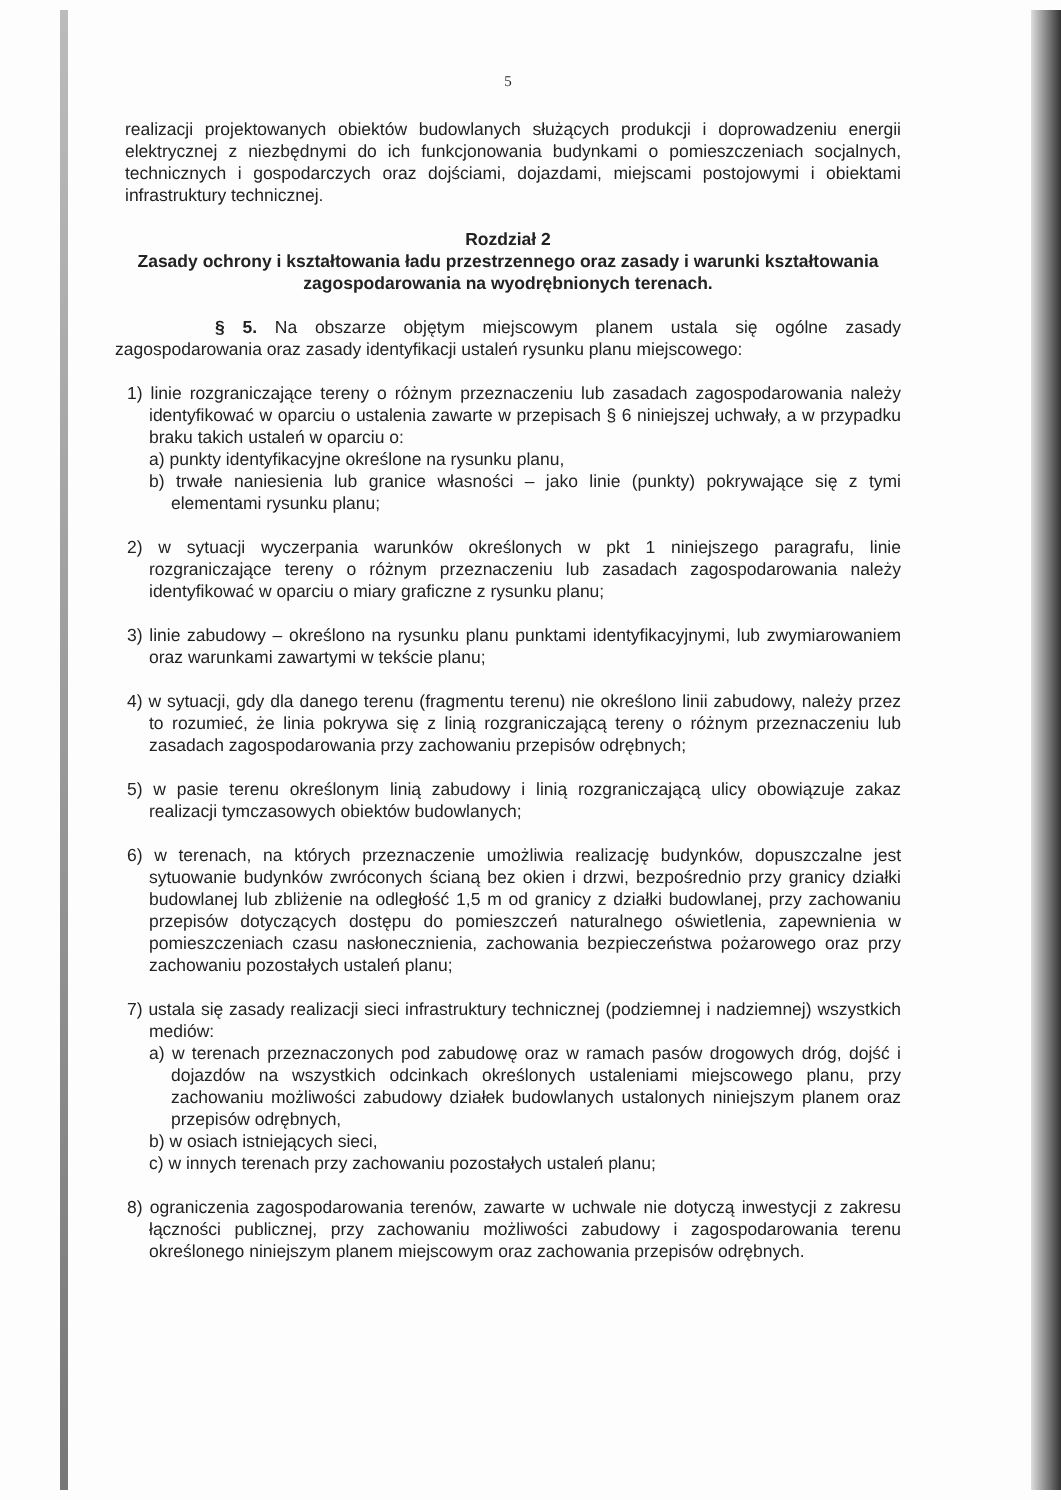5
realizacji projektowanych obiektów budowlanych służących produkcji i doprowadzeniu energii elektrycznej z niezbędnymi do ich funkcjonowania budynkami o pomieszczeniach socjalnych, technicznych i gospodarczych oraz dojściami, dojazdami, miejscami postojowymi i obiektami infrastruktury technicznej.
Rozdział 2
Zasady ochrony i kształtowania ładu przestrzennego oraz zasady i warunki kształtowania zagospodarowania na wyodrębnionych terenach.
§ 5. Na obszarze objętym miejscowym planem ustala się ogólne zasady zagospodarowania oraz zasady identyfikacji ustaleń rysunku planu miejscowego:
1) linie rozgraniczające tereny o różnym przeznaczeniu lub zasadach zagospodarowania należy identyfikować w oparciu o ustalenia zawarte w przepisach § 6 niniejszej uchwały, a w przypadku braku takich ustaleń w oparciu o:
a) punkty identyfikacyjne określone na rysunku planu,
b) trwałe naniesienia lub granice własności – jako linie (punkty) pokrywające się z tymi elementami rysunku planu;
2) w sytuacji wyczerpania warunków określonych w pkt 1 niniejszego paragrafu, linie rozgraniczające tereny o różnym przeznaczeniu lub zasadach zagospodarowania należy identyfikować w oparciu o miary graficzne z rysunku planu;
3) linie zabudowy – określono na rysunku planu punktami identyfikacyjnymi, lub zwymiarowaniem oraz warunkami zawartymi w tekście planu;
4) w sytuacji, gdy dla danego terenu (fragmentu terenu) nie określono linii zabudowy, należy przez to rozumieć, że linia pokrywa się z linią rozgraniczającą tereny o różnym przeznaczeniu lub zasadach zagospodarowania przy zachowaniu przepisów odrębnych;
5) w pasie terenu określonym linią zabudowy i linią rozgraniczającą ulicy obowiązuje zakaz realizacji tymczasowych obiektów budowlanych;
6) w terenach, na których przeznaczenie umożliwia realizację budynków, dopuszczalne jest sytuowanie budynków zwróconych ścianą bez okien i drzwi, bezpośrednio przy granicy działki budowlanej lub zbliżenie na odległość 1,5 m od granicy z działki budowlanej, przy zachowaniu przepisów dotyczących dostępu do pomieszczeń naturalnego oświetlenia, zapewnienia w pomieszczeniach czasu nasłonecznienia, zachowania bezpieczeństwa pożarowego oraz przy zachowaniu pozostałych ustaleń planu;
7) ustala się zasady realizacji sieci infrastruktury technicznej (podziemnej i nadziemnej) wszystkich mediów:
a) w terenach przeznaczonych pod zabudowę oraz w ramach pasów drogowych dróg, dojść i dojazdów na wszystkich odcinkach określonych ustaleniami miejscowego planu, przy zachowaniu możliwości zabudowy działek budowlanych ustalonych niniejszym planem oraz przepisów odrębnych,
b) w osiach istniejących sieci,
c) w innych terenach przy zachowaniu pozostałych ustaleń planu;
8) ograniczenia zagospodarowania terenów, zawarte w uchwale nie dotyczą inwestycji z zakresu łączności publicznej, przy zachowaniu możliwości zabudowy i zagospodarowania terenu określonego niniejszym planem miejscowym oraz zachowania przepisów odrębnych.